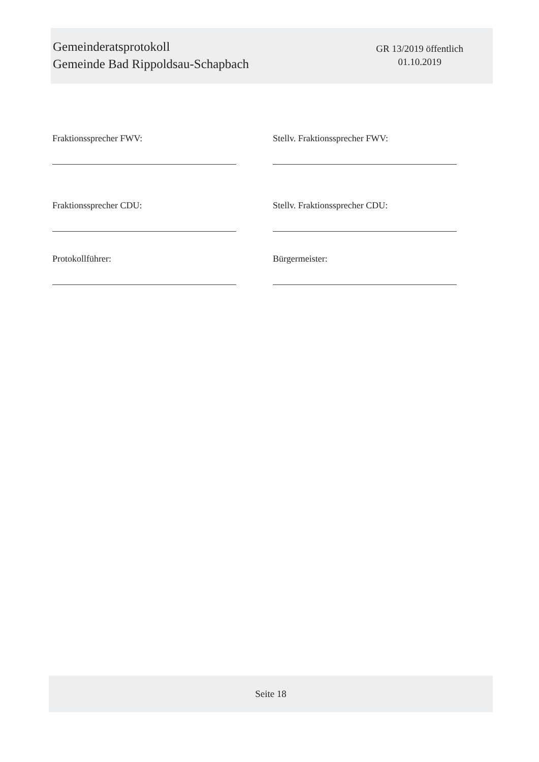Gemeinderatsprotokoll
Gemeinde Bad Rippoldsau-Schapbach
GR 13/2019 öffentlich
01.10.2019
Fraktionssprecher FWV:
Stellv. Fraktionssprecher FWV:
Fraktionssprecher CDU:
Stellv. Fraktionssprecher CDU:
Protokollführer:
Bürgermeister:
Seite 18